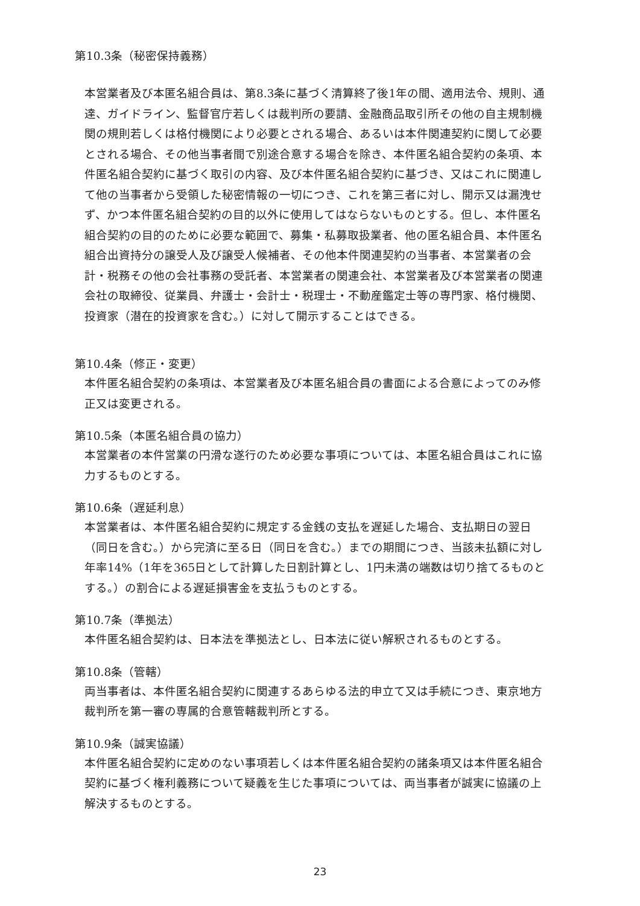第10.3条（秘密保持義務）
本営業者及び本匿名組合員は、第8.3条に基づく清算終了後1年の間、適用法令、規則、通達、ガイドライン、監督官庁若しくは裁判所の要請、金融商品取引所その他の自主規制機関の規則若しくは格付機関により必要とされる場合、あるいは本件関連契約に関して必要とされる場合、その他当事者間で別途合意する場合を除き、本件匿名組合契約の条項、本件匿名組合契約に基づく取引の内容、及び本件匿名組合契約に基づき、又はこれに関連して他の当事者から受領した秘密情報の一切につき、これを第三者に対し、開示又は漏洩せず、かつ本件匿名組合契約の目的以外に使用してはならないものとする。但し、本件匿名組合契約の目的のために必要な範囲で、募集・私募取扱業者、他の匿名組合員、本件匿名組合出資持分の譲受人及び譲受人候補者、その他本件関連契約の当事者、本営業者の会計・税務その他の会社事務の受託者、本営業者の関連会社、本営業者及び本営業者の関連会社の取締役、従業員、弁護士・会計士・税理士・不動産鑑定士等の専門家、格付機関、投資家（潜在的投資家を含む。）に対して開示することはできる。
第10.4条（修正・変更）
本件匿名組合契約の条項は、本営業者及び本匿名組合員の書面による合意によってのみ修正又は変更される。
第10.5条（本匿名組合員の協力）
本営業者の本件営業の円滑な遂行のため必要な事項については、本匿名組合員はこれに協力するものとする。
第10.6条（遅延利息）
本営業者は、本件匿名組合契約に規定する金銭の支払を遅延した場合、支払期日の翌日（同日を含む。）から完済に至る日（同日を含む。）までの期間につき、当該未払額に対し年率14%（1年を365日として計算した日割計算とし、1円未満の端数は切り捨てるものとする。）の割合による遅延損害金を支払うものとする。
第10.7条（準拠法）
本件匿名組合契約は、日本法を準拠法とし、日本法に従い解釈されるものとする。
第10.8条（管轄）
両当事者は、本件匿名組合契約に関連するあらゆる法的申立て又は手続につき、東京地方裁判所を第一審の専属的合意管轄裁判所とする。
第10.9条（誠実協議）
本件匿名組合契約に定めのない事項若しくは本件匿名組合契約の諸条項又は本件匿名組合契約に基づく権利義務について疑義を生じた事項については、両当事者が誠実に協議の上解決するものとする。
23